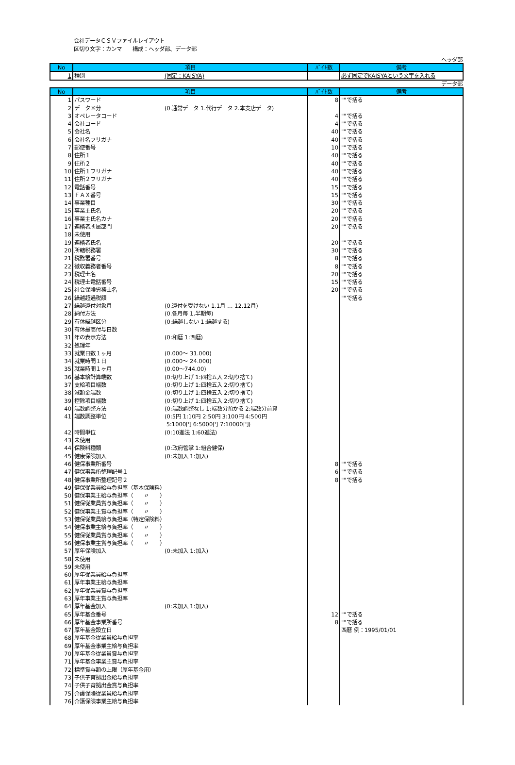会社データＣＳＶファイルレイアウト
区切り文字：カンマ　　構成：ヘッダ部、データ部
ヘッダ部
| No | 項目 | ﾊﾞｲﾄ数 | 備考 |
| --- | --- | --- | --- |
| 1 | 種別 (固定：KAISYA) | | 必ず固定でKAISYAという文字を入れる |
データ部
| No | 項目 | ﾊﾞｲﾄ数 | 備考 |
| --- | --- | --- | --- |
| 1 | パスワード | 8 | ""で括る |
| 2 | データ区分 (0.通常データ 1.代行データ 2.本支店データ) | | |
| 3 | オペレータコード | 4 | ""で括る |
| 4 | 会社コード | 4 | ""で括る |
| 5 | 会社名 | 40 | ""で括る |
| 6 | 会社名フリガナ | 40 | ""で括る |
| 7 | 郵便番号 | 10 | ""で括る |
| 8 | 住所１ | 40 | ""で括る |
| 9 | 住所２ | 40 | ""で括る |
| 10 | 住所１フリガナ | 40 | ""で括る |
| 11 | 住所２フリガナ | 40 | ""で括る |
| 12 | 電話番号 | 15 | ""で括る |
| 13 | ＦＡＸ番号 | 15 | ""で括る |
| 14 | 事業種目 | 30 | ""で括る |
| 15 | 事業主氏名 | 20 | ""で括る |
| 16 | 事業主氏名カナ | 20 | ""で括る |
| 17 | 連絡者所属部門 | 20 | ""で括る |
| 18 | 未使用 | | |
| 19 | 連絡者氏名 | 20 | ""で括る |
| 20 | 所轄税務署 | 30 | ""で括る |
| 21 | 税務署番号 | 8 | ""で括る |
| 22 | 徴収義務者番号 | 8 | ""で括る |
| 23 | 税理士名 | 20 | ""で括る |
| 24 | 税理士電話番号 | 15 | ""で括る |
| 25 | 社会保険労務士名 | 20 | ""で括る |
| 26 | 繰越超過税額 | | ""で括る |
| 27 | 繰越還付対象月 (0.還付を受けない 1.1月 … 12.12月) | | |
| 28 | 納付方法 (0.各月毎 1.半期毎) | | |
| 29 | 有休繰越区分 (0:繰越しない 1:繰越する) | | |
| 30 | 有休最高付与日数 | | |
| 31 | 年の表示方法 (0:和暦 1:西暦) | | |
| 32 | 処理年 | | |
| 33 | 就業日数１ヶ月 (0.000～ 31.000) | | |
| 34 | 就業時間１日 (0.000～ 24.000) | | |
| 35 | 就業時間１ヶ月 (0.00～744.00) | | |
| 36 | 基本給計算端数 (0:切り上げ 1:四捨五入 2:切り捨て) | | |
| 37 | 支給項目端数 (0:切り上げ 1:四捨五入 2:切り捨て) | | |
| 38 | 減額金端数 (0:切り上げ 1:四捨五入 2:切り捨て) | | |
| 39 | 控除項目端数 (0:切り上げ 1:四捨五入 2:切り捨て) | | |
| 40 | 端数調整方法 (0:端数調整なし 1:端数分預かる 2:端数分前貸 | | |
| 41 | 端数調整単位 (0:5円 1:10円 2:50円 3:100円 4:500円 5:1000円 6:5000円 7:10000円) | | |
| 42 | 時間単位 (0:10進法 1:60進法) | | |
| 43 | 未使用 | | |
| 44 | 保険料種類 (0:政府管掌 1:組合健保) | | |
| 45 | 健康保険加入 (0:未加入 1:加入) | | |
| 46 | 健保事業所番号 | 8 | ""で括る |
| 47 | 健保事業所整理記号１ | 6 | ""で括る |
| 48 | 健保事業所整理記号２ | 8 | ""で括る |
| 49 | 健保従業員給与負担率（基本保険料） | | |
| 50 | 健保事業主給与負担率（ 〃 ） | | |
| 51 | 健保従業員賞与負担率（ 〃 ） | | |
| 52 | 健保事業主賞与負担率（ 〃 ） | | |
| 53 | 健保従業員給与負担率（特定保険料） | | |
| 54 | 健保事業主給与負担率（ 〃 ） | | |
| 55 | 健保従業員賞与負担率（ 〃 ） | | |
| 56 | 健保事業主賞与負担率（ 〃 ） | | |
| 57 | 厚年保険加入 (0:未加入 1:加入) | | |
| 58 | 未使用 | | |
| 59 | 未使用 | | |
| 60 | 厚年従業員給与負担率 | | |
| 61 | 厚年事業主給与負担率 | | |
| 62 | 厚年従業員賞与負担率 | | |
| 63 | 厚年事業主賞与負担率 | | |
| 64 | 厚年基金加入 (0:未加入 1:加入) | | |
| 65 | 厚年基金番号 | 12 | ""で括る |
| 66 | 厚年基金事業所番号 | 8 | ""で括る |
| 67 | 厚年基金設立日 | | 西暦 例：1995/01/01 |
| 68 | 厚年基金従業員給与負担率 | | |
| 69 | 厚年基金事業主給与負担率 | | |
| 70 | 厚年基金従業員賞与負担率 | | |
| 71 | 厚年基金事業主賞与負担率 | | |
| 72 | 標準賞与額の上限（厚年基金用） | | |
| 73 | 子供子育拠出金給与負担率 | | |
| 74 | 子供子育拠出金賞与負担率 | | |
| 75 | 介護保険従業員給与負担率 | | |
| 76 | 介護保険事業主給与負担率 | | |